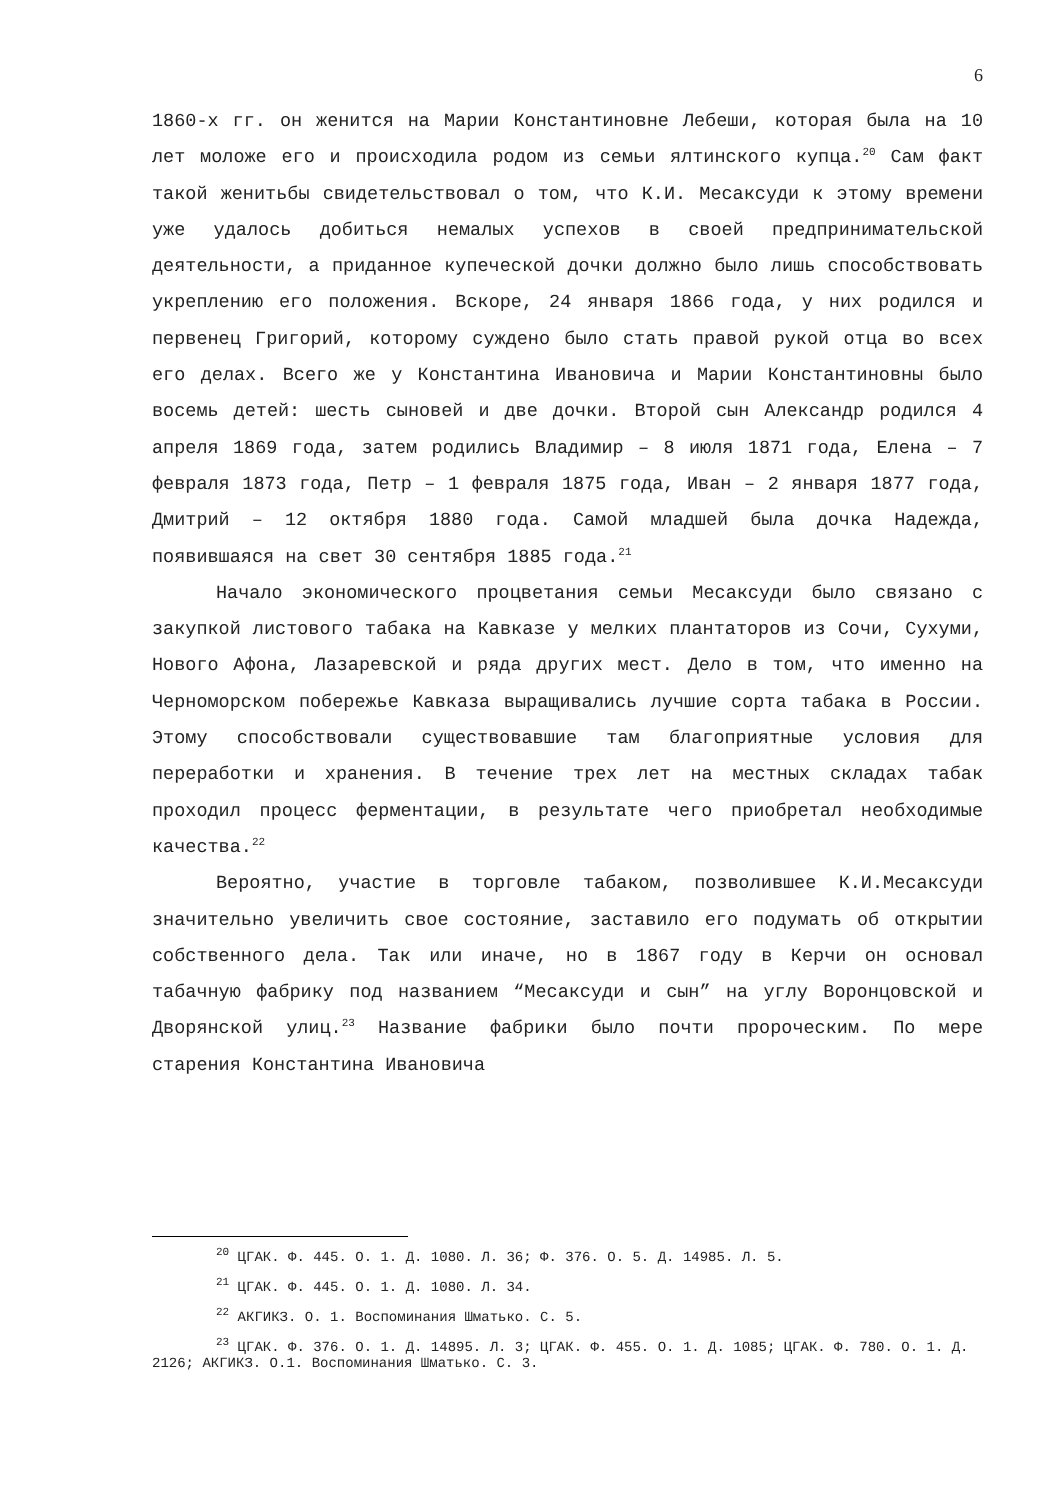6
1860-х гг. он женится на Марии Константиновне Лебеши, которая была на 10 лет моложе его и происходила родом из семьи ялтинского купца.<sup>20</sup> Сам факт такой женитьбы свидетельствовал о том, что К.И. Месаксуди к этому времени уже удалось добиться немалых успехов в своей предпринимательской деятельности, а приданное купеческой дочки должно было лишь способствовать укреплению его положения. Вскоре, 24 января 1866 года, у них родился и первенец Григорий, которому суждено было стать правой рукой отца во всех его делах. Всего же у Константина Ивановича и Марии Константиновны было восемь детей: шесть сыновей и две дочки. Второй сын Александр родился 4 апреля 1869 года, затем родились Владимир – 8 июля 1871 года, Елена – 7 февраля 1873 года, Петр – 1 февраля 1875 года, Иван – 2 января 1877 года, Дмитрий – 12 октября 1880 года. Самой младшей была дочка Надежда, появившаяся на свет 30 сентября 1885 года.<sup>21</sup>
Начало экономического процветания семьи Месаксуди было связано с закупкой листового табака на Кавказе у мелких плантаторов из Сочи, Сухуми, Нового Афона, Лазаревской и ряда других мест. Дело в том, что именно на Черноморском побережье Кавказа выращивались лучшие сорта табака в России. Этому способствовали существовавшие там благоприятные условия для переработки и хранения. В течение трех лет на местных складах табак проходил процесс ферментации, в результате чего приобретал необходимые качества.<sup>22</sup>
Вероятно, участие в торговле табаком, позволившее К.И.Месаксуди значительно увеличить свое состояние, заставило его подумать об открытии собственного дела. Так или иначе, но в 1867 году в Керчи он основал табачную фабрику под названием “Месаксуди и сын” на углу Воронцовской и Дворянской улиц.<sup>23</sup> Название фабрики было почти пророческим. По мере старения Константина Ивановича
<sup>20</sup> ЦГАК. Ф. 445. О. 1. Д. 1080. Л. 36; Ф. 376. О. 5. Д. 14985. Л. 5.
<sup>21</sup> ЦГАК. Ф. 445. О. 1. Д. 1080. Л. 34.
<sup>22</sup> АКГИКЗ. О. 1. Воспоминания Шматько. С. 5.
<sup>23</sup> ЦГАК. Ф. 376. О. 1. Д. 14895. Л. 3; ЦГАК. Ф. 455. О. 1. Д. 1085; ЦГАК. Ф. 780. О. 1. Д. 2126; АКГИКЗ. О.1. Воспоминания Шматько. С. 3.